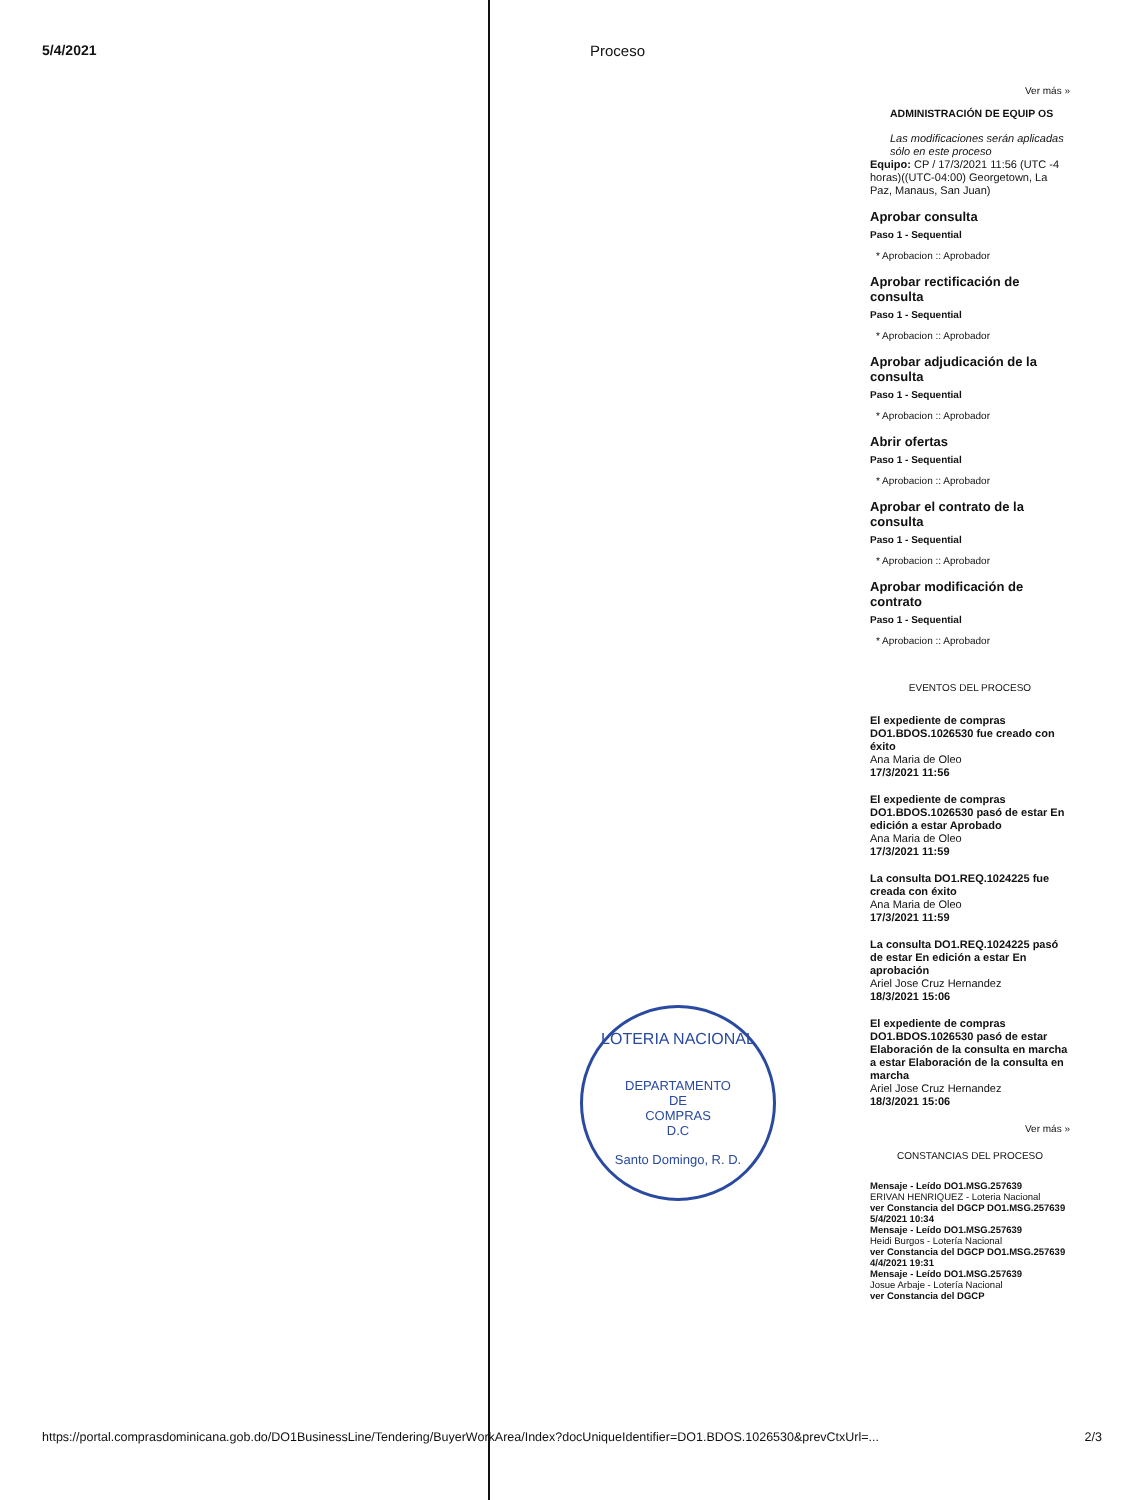5/4/2021 Proceso
Ver más »
ADMINISTRACIÓN DE EQUIP OS
Las modificaciones serán aplicadas sólo en este proceso
Equipo: CP / 17/3/2021 11:56 (UTC -4 horas)((UTC-04:00) Georgetown, La Paz, Manaus, San Juan)
Aprobar consulta
Paso 1 - Sequential
* Aprobacion :: Aprobador
Aprobar rectificación de consulta
Paso 1 - Sequential
* Aprobacion :: Aprobador
Aprobar adjudicación de la consulta
Paso 1 - Sequential
* Aprobacion :: Aprobador
Abrir ofertas
Paso 1 - Sequential
* Aprobacion :: Aprobador
Aprobar el contrato de la consulta
Paso 1 - Sequential
* Aprobacion :: Aprobador
Aprobar modificación de contrato
Paso 1 - Sequential
* Aprobacion :: Aprobador
EVENTOS DEL PROCESO
El expediente de compras DO1.BDOS.1026530 fue creado con éxito
Ana Maria de Oleo
17/3/2021 11:56
El expediente de compras DO1.BDOS.1026530 pasó de estar En edición a estar Aprobado
Ana Maria de Oleo
17/3/2021 11:59
La consulta DO1.REQ.1024225 fue creada con éxito
Ana Maria de Oleo
17/3/2021 11:59
La consulta DO1.REQ.1024225 pasó de estar En edición a estar En aprobación
Ariel Jose Cruz Hernandez
18/3/2021 15:06
El expediente de compras DO1.BDOS.1026530 pasó de estar Elaboración de la consulta en marcha a estar Elaboración de la consulta en marcha
Ariel Jose Cruz Hernandez
18/3/2021 15:06
Ver más »
CONSTANCIAS DEL PROCESO
Mensaje - Leído DO1.MSG.257639
ERIVAN HENRIQUEZ - Loteria Nacional
ver Constancia del DGCP DO1.MSG.257639
5/4/2021 10:34
Mensaje - Leído DO1.MSG.257639
Heidi Burgos - Lotería Nacional
ver Constancia del DGCP DO1.MSG.257639
4/4/2021 19:31
Mensaje - Leído DO1.MSG.257639
Josue Arbaje - Lotería Nacional
ver Constancia del DGCP
LOTERIA NACIONAL
DEPARTAMENTO
DE
COMPRAS
D.C
Santo Domingo, R. D.
https://portal.comprasdominicana.gob.do/DO1BusinessLine/Tendering/BuyerWorkArea/Index?docUniqueIdentifier=DO1.BDOS.1026530&prevCtxUrl=... 2/3